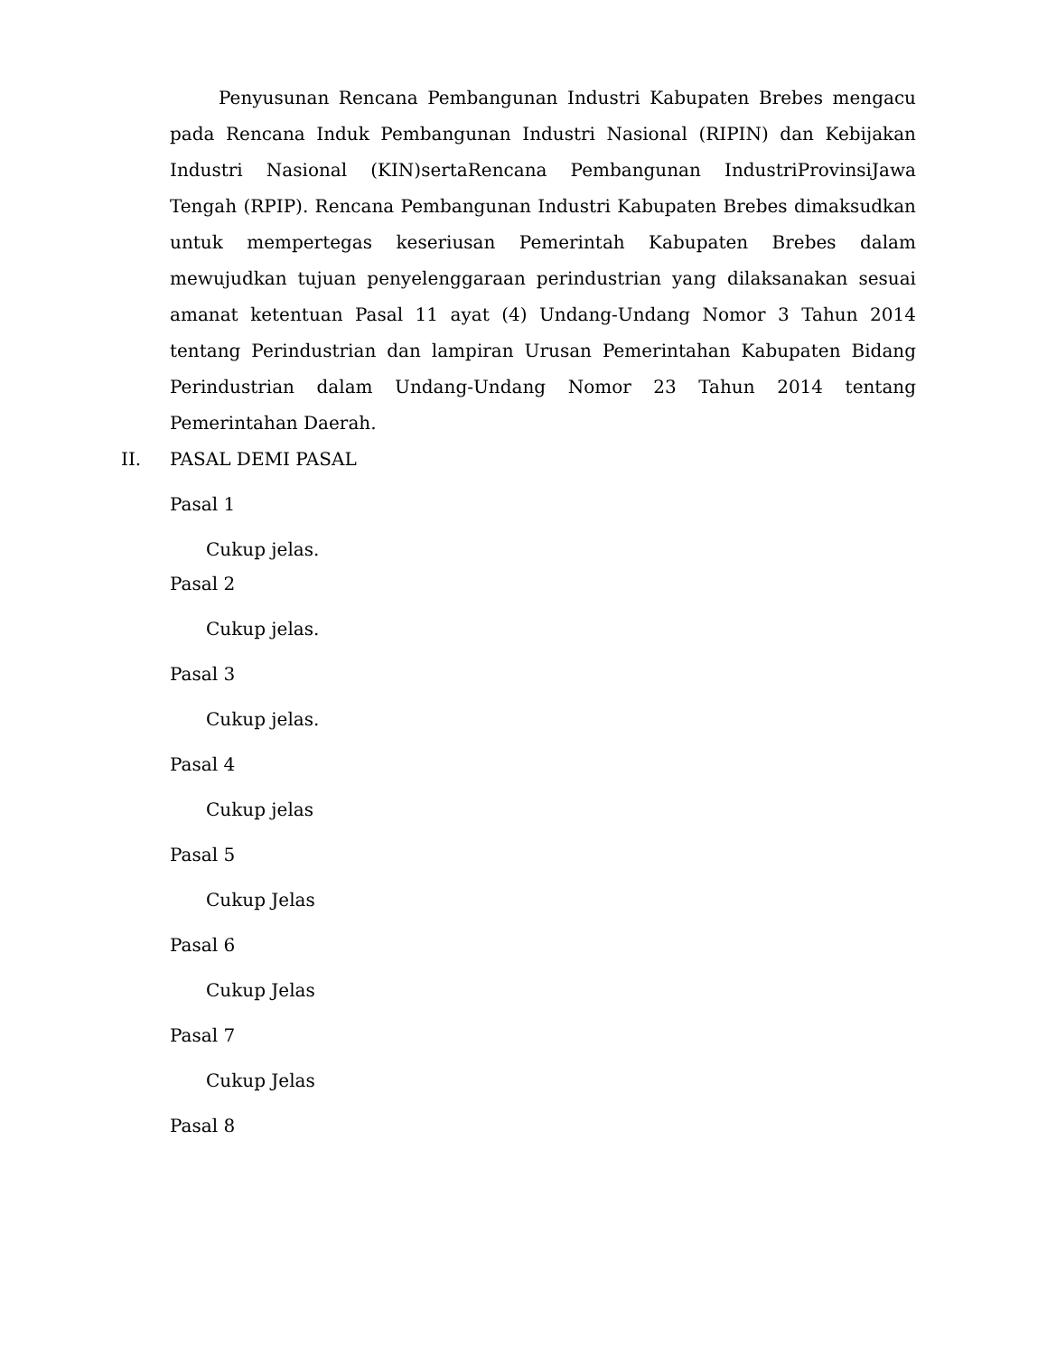Penyusunan Rencana Pembangunan Industri Kabupaten Brebes mengacu pada Rencana Induk Pembangunan Industri Nasional (RIPIN) dan Kebijakan Industri Nasional (KIN)sertaRencana Pembangunan IndustriProvinsiJawa Tengah (RPIP). Rencana Pembangunan Industri Kabupaten Brebes dimaksudkan untuk mempertegas keseriusan Pemerintah Kabupaten Brebes dalam mewujudkan tujuan penyelenggaraan perindustrian yang dilaksanakan sesuai amanat ketentuan Pasal 11 ayat (4) Undang-Undang Nomor 3 Tahun 2014 tentang Perindustrian dan lampiran Urusan Pemerintahan Kabupaten Bidang Perindustrian dalam Undang-Undang Nomor 23 Tahun 2014 tentang Pemerintahan Daerah.
II. PASAL DEMI PASAL
Pasal 1
Cukup jelas.
Pasal 2
Cukup jelas.
Pasal 3
Cukup jelas.
Pasal 4
Cukup jelas
Pasal 5
Cukup Jelas
Pasal 6
Cukup Jelas
Pasal 7
Cukup Jelas
Pasal 8